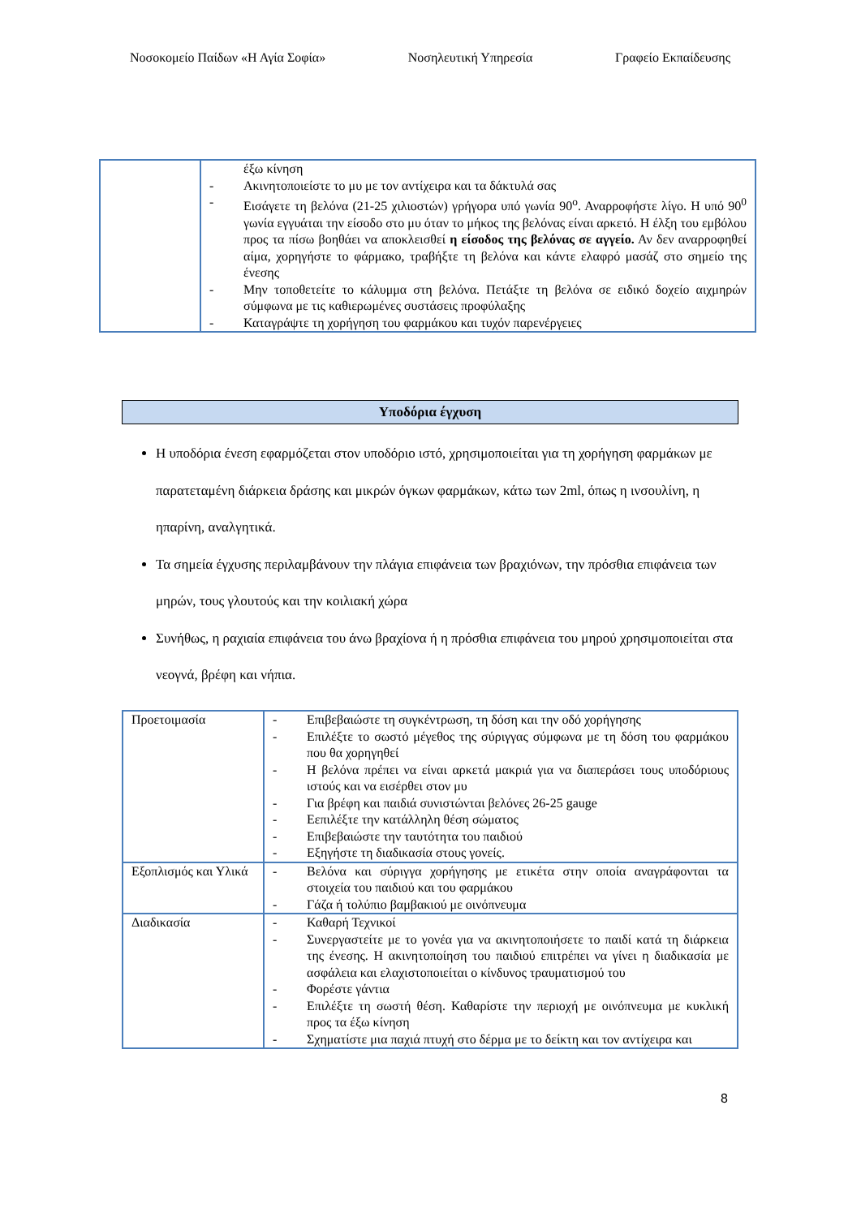Νοσοκομείο Παίδων «Η Αγία Σοφία» Νοσηλευτική Υπηρεσία Γραφείο Εκπαίδευσης
| | έξω κίνηση - Ακινητοποιείστε το μυ με τον αντίχειρα και τα δάκτυλά σας - Εισάγετε τη βελόνα (21-25 χιλιοστών) γρήγορα υπό γωνία 90<sup>ο</sup>. Αναρροφήστε λίγο. Η υπό 90<sup>0</sup> γωνία εγγυάται την είσοδο στο μυ όταν το μήκος της βελόνας είναι αρκετό. Η έλξη του εμβόλου προς τα πίσω βοηθάει να αποκλεισθεί η είσοδος της βελόνας σε αγγείο. Αν δεν αναρροφηθεί αίμα, χορηγήστε το φάρμακο, τραβήξτε τη βελόνα και κάντε ελαφρό μασάζ στο σημείο της ένεσης - Μην τοποθετείτε το κάλυμμα στη βελόνα. Πετάξτε τη βελόνα σε ειδικό δοχείο αιχμηρών σύμφωνα με τις καθιερωμένες συστάσεις προφύλαξης - Καταγράψτε τη χορήγηση του φαρμάκου και τυχόν παρενέργειες |
Υποδόρια έγχυση
Η υποδόρια ένεση εφαρμόζεται στον υποδόριο ιστό, χρησιμοποιείται για τη χορήγηση φαρμάκων με παρατεταμένη διάρκεια δράσης και μικρών όγκων φαρμάκων, κάτω των 2ml, όπως η ινσουλίνη, η ηπαρίνη, αναλγητικά.
Τα σημεία έγχυσης περιλαμβάνουν την πλάγια επιφάνεια των βραχιόνων, την πρόσθια επιφάνεια των μηρών, τους γλουτούς και την κοιλιακή χώρα
Συνήθως, η ραχιαία επιφάνεια του άνω βραχίονα ή η πρόσθια επιφάνεια του μηρού χρησιμοποιείται στα νεογνά, βρέφη και νήπια.
| Προετοιμασία | - Επιβεβαιώστε τη συγκέντρωση, τη δόση και την οδό χορήγησης - Επιλέξτε το σωστό μέγεθος της σύριγγας σύμφωνα με τη δόση του φαρμάκου που θα χορηγηθεί - Η βελόνα πρέπει να είναι αρκετά μακριά για να διαπεράσει τους υποδόριους ιστούς και να εισέρθει στον μυ - Για βρέφη και παιδιά συνιστώνται βελόνες 26-25 gauge - Εεπιλέξτε την κατάλληλη θέση σώματος - Επιβεβαιώστε την ταυτότητα του παιδιού - Εξηγήστε τη διαδικασία στους γονείς. |
| Εξοπλισμός και Υλικά | - Βελόνα και σύριγγα χορήγησης με ετικέτα στην οποία αναγράφονται τα στοιχεία του παιδιού και του φαρμάκου - Γάζα ή τολύπιο βαμβακιού με οινόπνευμα |
| Διαδικασία | - Καθαρή Τεχνικοί - Συνεργαστείτε με το γονέα για να ακινητοποιήσετε το παιδί κατά τη διάρκεια της ένεσης. Η ακινητοποίηση του παιδιού επιτρέπει να γίνει η διαδικασία με ασφάλεια και ελαχιστοποιείται ο κίνδυνος τραυματισμού του - Φορέστε γάντια - Επιλέξτε τη σωστή θέση. Καθαρίστε την περιοχή με οινόπνευμα με κυκλική προς τα έξω κίνηση - Σχηματίστε μια παχιά πτυχή στο δέρμα με το δείκτη και τον αντίχειρα και |
8